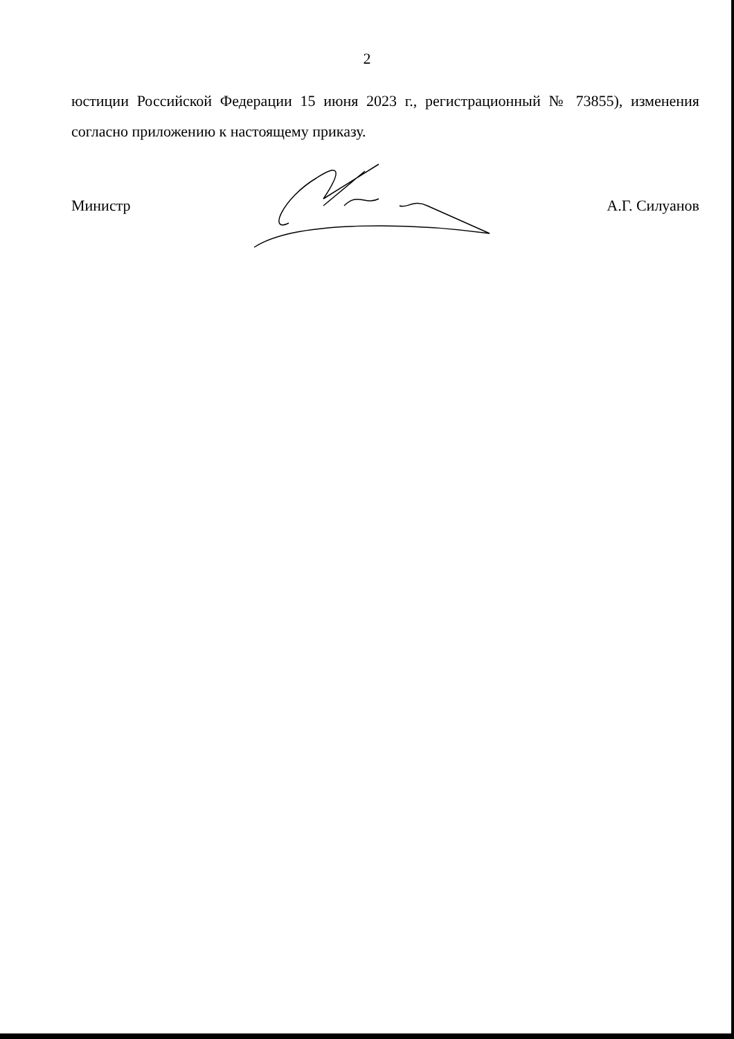2
юстиции Российской Федерации 15 июня 2023 г., регистрационный № 73855), изменения согласно приложению к настоящему приказу.
Министр А.Г. Силуанов